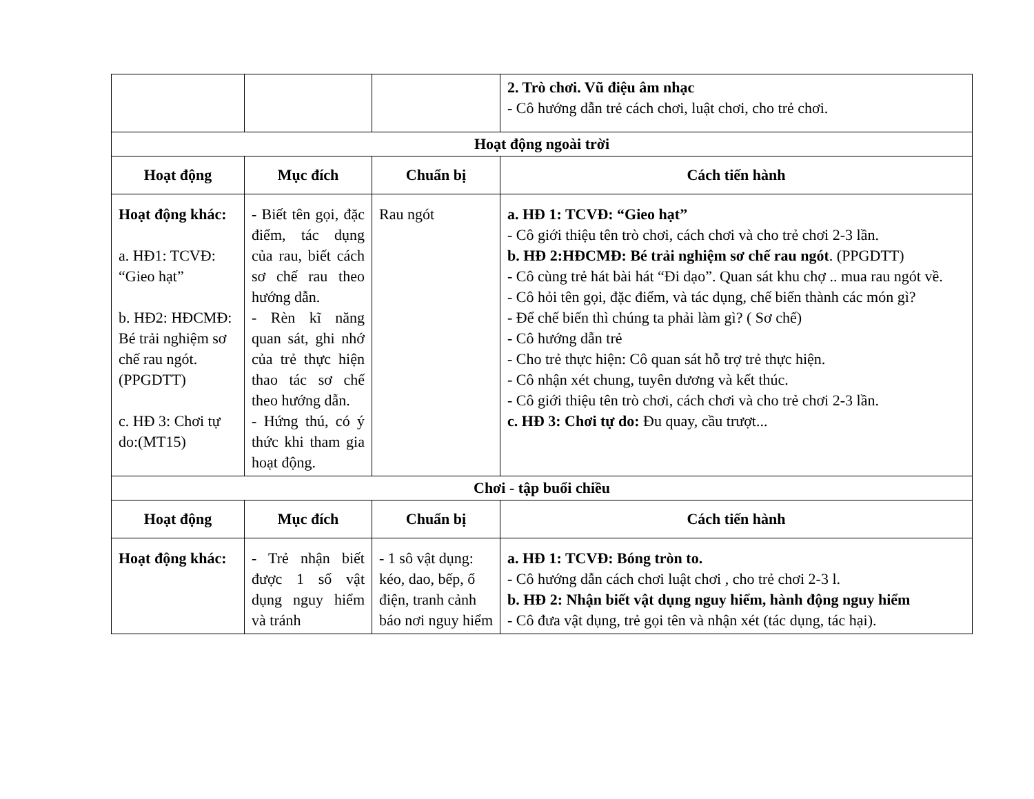| | | | 2. Trò chơi. Vũ điệu âm nhạc - Cô hướng dẫn trẻ cách chơi, luật chơi, cho trẻ chơi. |
| Hoạt động ngoài trời | | | |
| Hoạt động | Mục đích | Chuẩn bị | Cách tiến hành |
| Hoạt động khác: a. HĐ1: TCVĐ: “Gieo hạt” b. HĐ2: HĐCMĐ: Bé trải nghiệm sơ chế rau ngót.(PPGDTT) c. HĐ 3: Chơi tự do:(MT15) | - Biết tên gọi, đặc điểm, tác dụng của rau, biết cách sơ chế rau theo hướng dẫn. - Rèn kĩ năng quan sát, ghi nhớ của trẻ thực hiện thao tác sơ chế theo hướng dẫn. - Hứng thú, có ý thức khi tham gia hoạt động. | Rau ngót | a. HĐ 1: TCVĐ: “Gieo hạt” - Cô giới thiệu tên trò chơi, cách chơi và cho trẻ chơi 2-3 lần. b. HĐ 2:HĐCMĐ: Bé trải nghiệm sơ chế rau ngót . (PPGDTT) - Cô cùng trẻ hát bài hát “Đi dạo”. Quan sát khu chợ .. mua rau ngót về. - Cô hỏi tên gọi, đặc điểm, và tác dụng, chế biến thành các món gì? - Để chế biến thì chúng ta phải làm gì? ( Sơ chế) - Cô hướng dẫn trẻ - Cho trẻ thực hiện: Cô quan sát hỗ trợ trẻ thực hiện. - Cô nhận xét chung, tuyên dương và kết thúc. - Cô giới thiệu tên trò chơi, cách chơi và cho trẻ chơi 2-3 lần. c. HĐ 3: Chơi tự do: Đu quay, cầu trượt... |
| Chơi - tập buổi chiều | | | |
| Hoạt động | Mục đích | Chuẩn bị | Cách tiến hành |
| Hoạt động khác: | - Trẻ nhận biết được 1 số vật dụng nguy hiểm và tránh | - 1 sô vật dụng: kéo, dao, bếp, ổ điện, tranh cảnh báo nơi nguy hiểm | a. HĐ 1: TCVĐ: Bóng tròn to. - Cô hướng dẫn cách chơi luật chơi , cho trẻ chơi 2-3 l. b. HĐ 2: Nhận biết vật dụng nguy hiểm, hành động nguy hiểm - Cô đưa vật dụng, trẻ gọi tên và nhận xét (tác dụng, tác hại). |